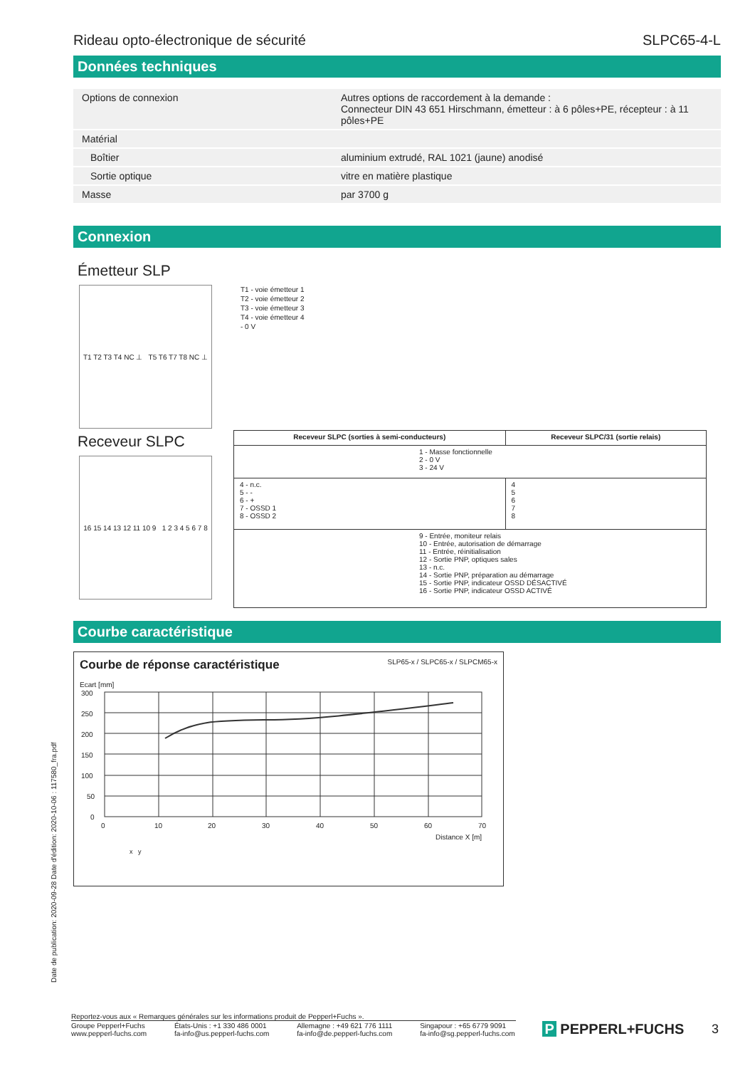Rideau opto-électronique de sécurité SLPC65-4-L
Données techniques
| Options de connexion | Autres options de raccordement à la demande : Connecteur DIN 43 651 Hirschmann, émetteur : à 6 pôles+PE, récepteur : à 11 pôles+PE |
| Matérial | |
| Boîtier | aluminium extrudé, RAL 1021 (jaune) anodisé |
| Sortie optique | vitre en matière plastique |
| Masse | par 3700 g |
Connexion
Émetteur SLP
T1 T2 T3 T4 NC ⊥ T5 T6 T7 T8 NC ⊥
T1 - voie émetteur 1
T2 - voie émetteur 2
T3 - voie émetteur 3
T4 - voie émetteur 4
- 0 V
Receveur SLPC
16 15 14 13 12 11 10 9 1 2 3 4 5 6 7 8
| Receveur SLPC (sorties à semi-conducteurs) | Receveur SLPC/31 (sortie relais) |
| --- | --- |
| 1 - Masse fonctionnelle 2 - 0 V 3 - 24 V | |
| 4 - n.c. 5 - - 6 - + 7 - OSSD 1 8 - OSSD 2 | 4 5 6 7 8 |
| 9 - Entrée, moniteur relais 10 - Entrée, autorisation de démarrage 11 - Entrée, réinitialisation 12 - Sortie PNP, optiques sales 13 - n.c. 14 - Sortie PNP, préparation au démarrage 15 - Sortie PNP, indicateur OSSD DÉSACTIVÉ 16 - Sortie PNP, indicateur OSSD ACTIVÉ | |
Courbe caractéristique
Courbe de réponse caractéristique SLP65-x / SLPC65-x / SLPCM65-x
Ecart [mm]
300
250
200
150
100
50
0
0
10
20
30
40
50
60
70
Distance X [m]
x y
Date de publication: 2020-09-28 Date d'édition: 2020-10-06 : 117580_fra.pdf
Reportez-vous aux « Remarques générales sur les informations produit de Pepperl+Fuchs ».
Groupe Pepperl+Fuchs
www.pepperl-fuchs.com États-Unis : +1 330 486 0001
fa-info@us.pepperl-fuchs.com Allemagne : +49 621 776 1111
fa-info@de.pepperl-fuchs.com Singapour : +65 6779 9091
fa-info@sg.pepperl-fuchs.com P PEPPERL+FUCHS 3